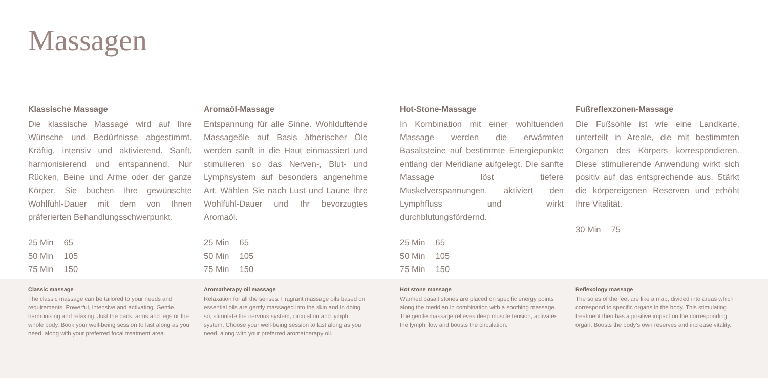Massagen
Klassische Massage
Die klassische Massage wird auf Ihre Wünsche und Bedürfnisse abgestimmt. Kräftig, intensiv und aktivierend. Sanft, harmonisierend und entspannend. Nur Rücken, Beine und Arme oder der ganze Körper. Sie buchen Ihre gewünschte Wohlfühl-Dauer mit dem von Ihnen präferierten Behandlungsschwerpunkt.
| 25 Min | 65 |
| 50 Min | 105 |
| 75 Min | 150 |
Aromaöl-Massage
Entspannung für alle Sinne. Wohlduftende Massageöle auf Basis ätherischer Öle werden sanft in die Haut einmassiert und stimulieren so das Nerven-, Blut- und Lymphsystem auf besonders angenehme Art. Wählen Sie nach Lust und Laune Ihre Wohlfühl-Dauer und Ihr bevorzugtes Aromaöl.
| 25 Min | 65 |
| 50 Min | 105 |
| 75 Min | 150 |
Hot-Stone-Massage
In Kombination mit einer wohltuenden Massage werden die erwärmten Basaltsteine auf bestimmte Energiepunkte entlang der Meridiane aufgelegt. Die sanfte Massage löst tiefere Muskelverspannungen, aktiviert den Lymphfluss und wirkt durchblutungsfördernd.
| 25 Min | 65 |
| 50 Min | 105 |
| 75 Min | 150 |
Fußreflexzonen-Massage
Die Fußsohle ist wie eine Landkarte, unterteilt in Areale, die mit bestimmten Organen des Körpers korrespondieren. Diese stimulierende Anwendung wirkt sich positiv auf das entsprechende aus. Stärkt die körpereigenen Reserven und erhöht Ihre Vitalität.
| 30 Min | 75 |
Classic massage
The classic massage can be tailored to your needs and requirements. Powerful, intensive and activating. Gentle, harmonising and relaxing. Just the back, arms and legs or the whole body. Book your well-being session to last along as you need, along with your preferred focal treatment area.
Aromatherapy oil massage
Relaxation for all the senses. Fragrant massage oils based on essential oils are gently massaged into the skin and in doing so, stimulate the nervous system, circulation and lymph system. Choose your well-being session to last along as you need, along with your preferred aromatherapy oil.
Hot stone massage
Warmed basalt stones are placed on specific energy points along the meridian in combination with a soothing massage. The gentle massage relieves deep muscle tension, activates the lymph flow and boosts the circulation.
Reflexology massage
The soles of the feet are like a map, divided into areas which correspond to specific organs in the body. This stimulating treatment then has a positive impact on the corresponding organ. Boosts the body's own reserves and increase vitality.